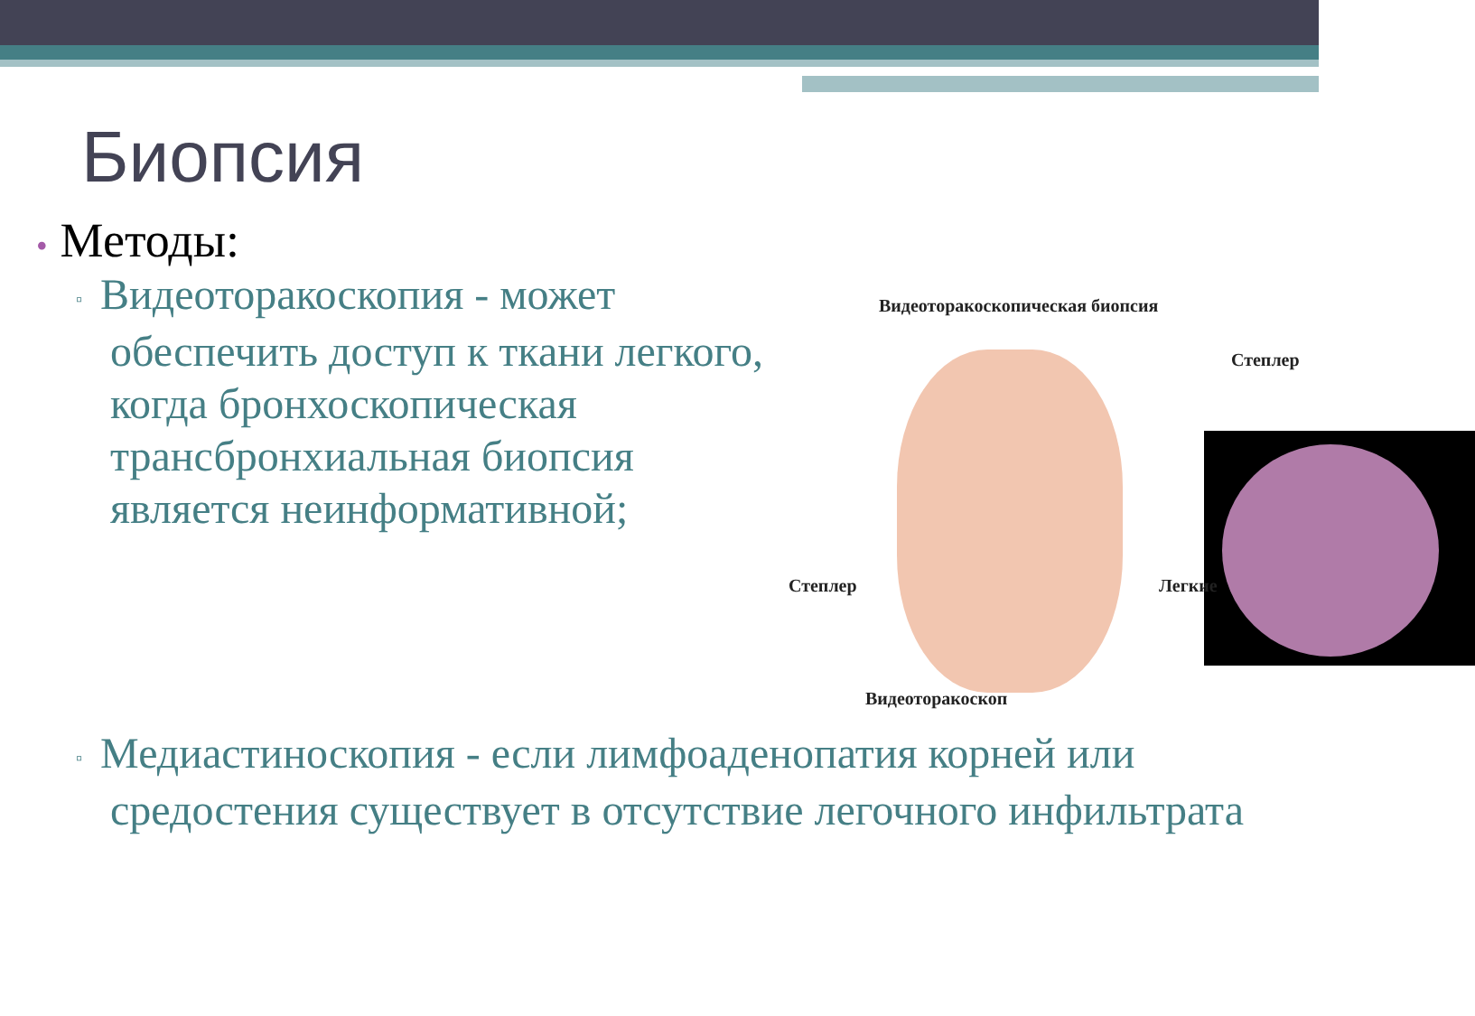Биопсия
• Методы:
▫ Видеоторакоскопия - может обеспечить доступ к ткани легкого, когда бронхоскопическая трансбронхиальная биопсия является неинформативной;
Видеоторакоскопическая биопсия
Степлер
Степлер Легкие
Видеоторакоскоп
▫ Медиастиноскопия - если лимфоаденопатия корней или средостения существует в отсутствие легочного инфильтрата